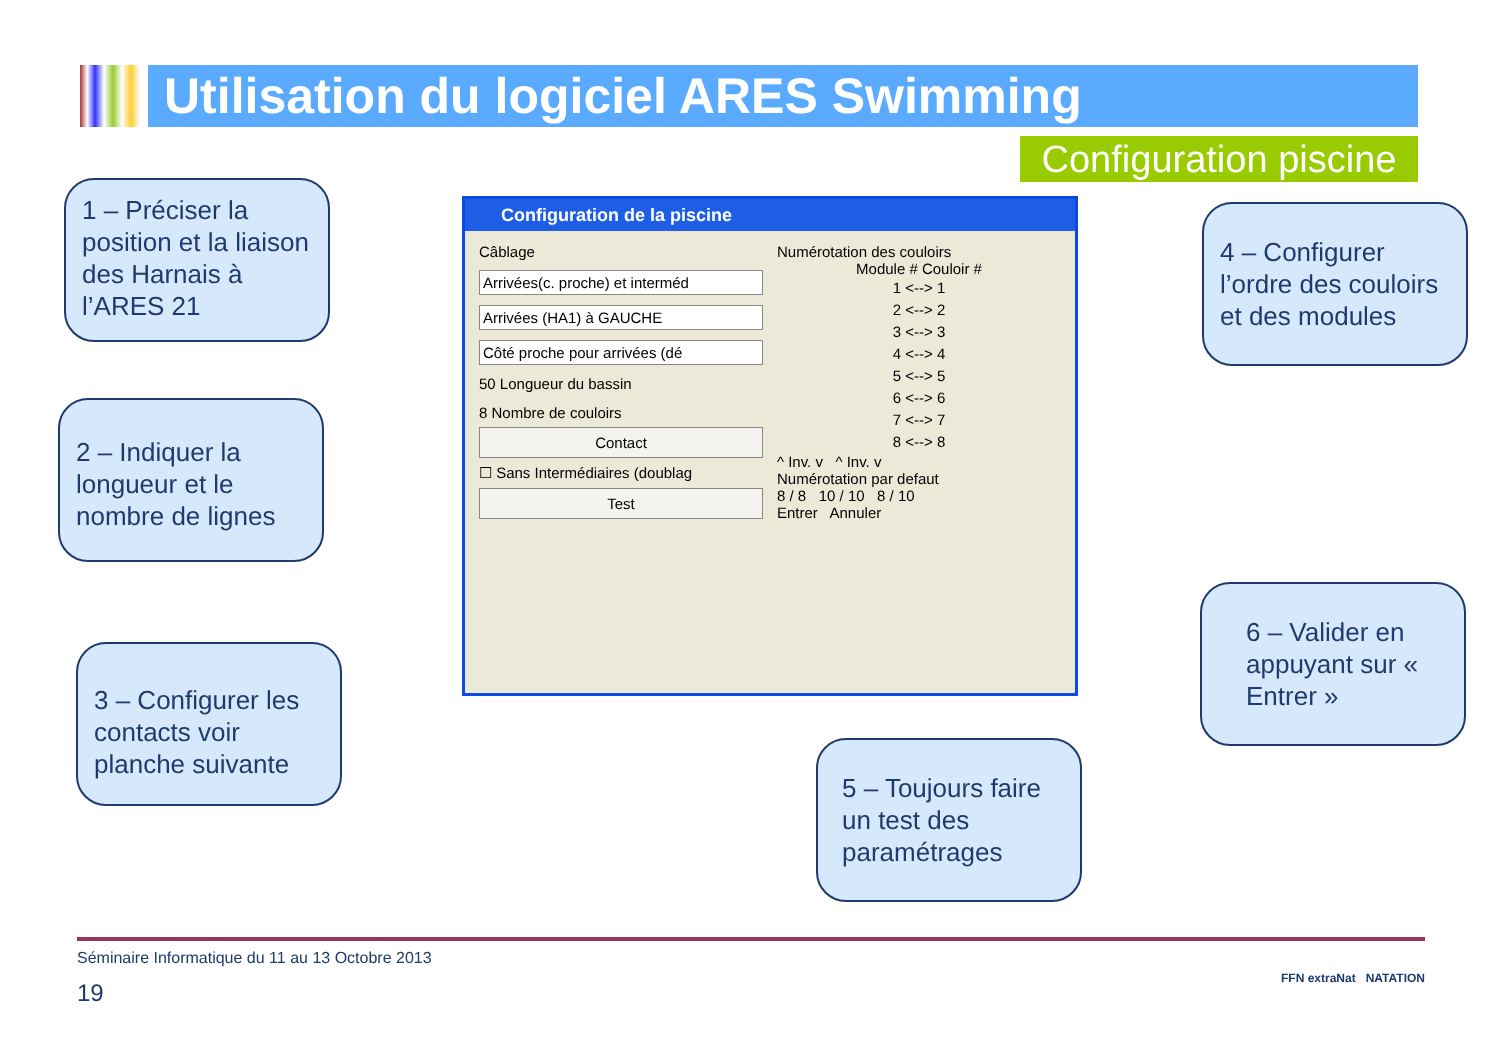Utilisation du logiciel ARES Swimming
Configuration piscine
1 – Préciser la position et la liaison des Harnais à l’ARES 21
2 – Indiquer la longueur et le nombre de lignes
3 – Configurer les contacts voir planche suivante
Configuration de la piscine
Câblage
Arrivées(c. proche) et interméd
Arrivées (HA1) à GAUCHE
Côté proche pour arrivées (dé
50 Longueur du bassin
8 Nombre de couloirs
Contact
☐ Sans Intermédiaires (doublag
Test
Numérotation des couloirs
Module # Couloir #
1 <--> 1
2 <--> 2
3 <--> 3
4 <--> 4
5 <--> 5
6 <--> 6
7 <--> 7
8 <--> 8
^ Inv. v ^ Inv. v
Numérotation par defaut
8 / 8 10 / 10 8 / 10
Entrer Annuler
4 – Configurer l’ordre des couloirs et des modules
6 – Valider en appuyant sur « Entrer »
5 – Toujours faire un test des paramétrages
Séminaire Informatique du 11 au 13 Octobre 2013
19
FFN extraNat NATATION